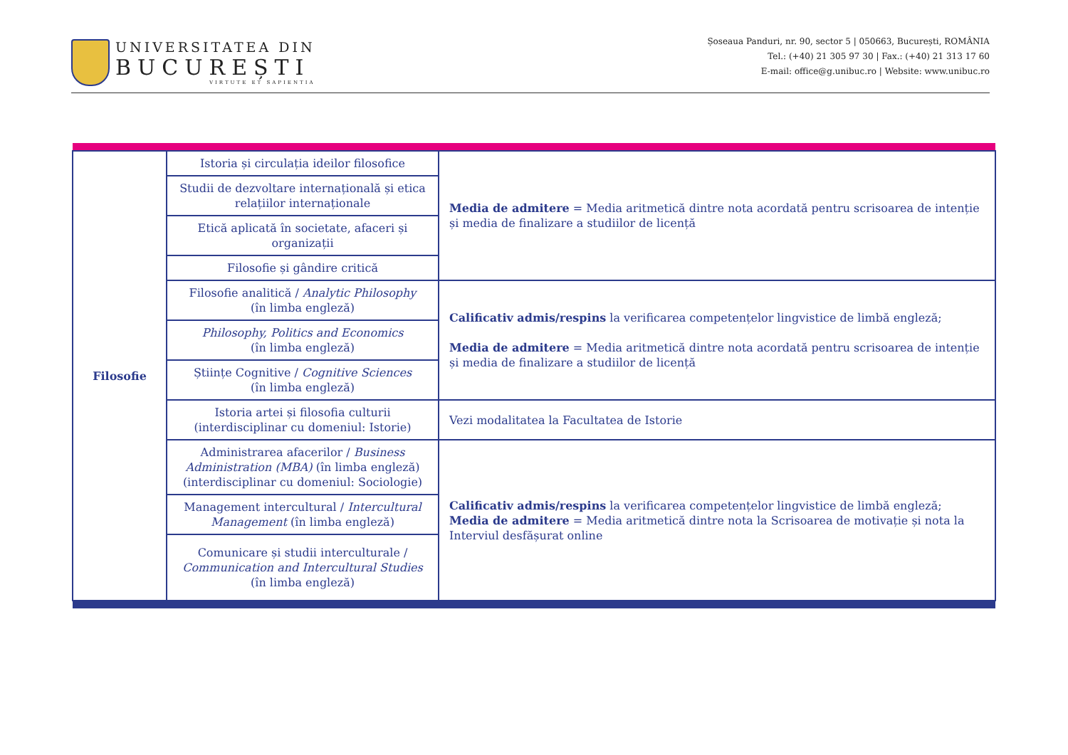UNIVERSITATEA DIN
BUCUREȘTI
VIRTUTE ET SAPIENTIA
Șoseaua Panduri, nr. 90, sector 5 | 050663, București, ROMÂNIA
Tel.: (+40) 21 305 97 30 | Fax.: (+40) 21 313 17 60
E-mail: office@g.unibuc.ro | Website: www.unibuc.ro
| Filosofie | Istoria și circulația ideilor filosofice | Media de admitere = Media aritmetică dintre nota acordată pentru scrisoarea de intenție și media de finalizare a studiilor de licență |
| | Studii de dezvoltare internațională și etica relațiilor internaționale | |
| | Etică aplicată în societate, afaceri și organizații | |
| | Filosofie și gândire critică | |
| | Filosofie analitică / Analytic Philosophy (în limba engleză) | Calificativ admis/respins la verificarea competențelor lingvistice de limbă engleză; Media de admitere = Media aritmetică dintre nota acordată pentru scrisoarea de intenție și media de finalizare a studiilor de licență |
| | Philosophy, Politics and Economics (în limba engleză) | |
| | Științe Cognitive / Cognitive Sciences (în limba engleză) | |
| | Istoria artei și filosofia culturii (interdisciplinar cu domeniul: Istorie) | Vezi modalitatea la Facultatea de Istorie |
| | Administrarea afacerilor / Business Administration (MBA) (în limba engleză) (interdisciplinar cu domeniul: Sociologie) | Calificativ admis/respins la verificarea competențelor lingvistice de limbă engleză; Media de admitere = Media aritmetică dintre nota la Scrisoarea de motivație și nota la Interviul desfășurat online |
| | Management intercultural / Intercultural Management (în limba engleză) | |
| | Comunicare și studii interculturale / Communication and Intercultural Studies (în limba engleză) | |